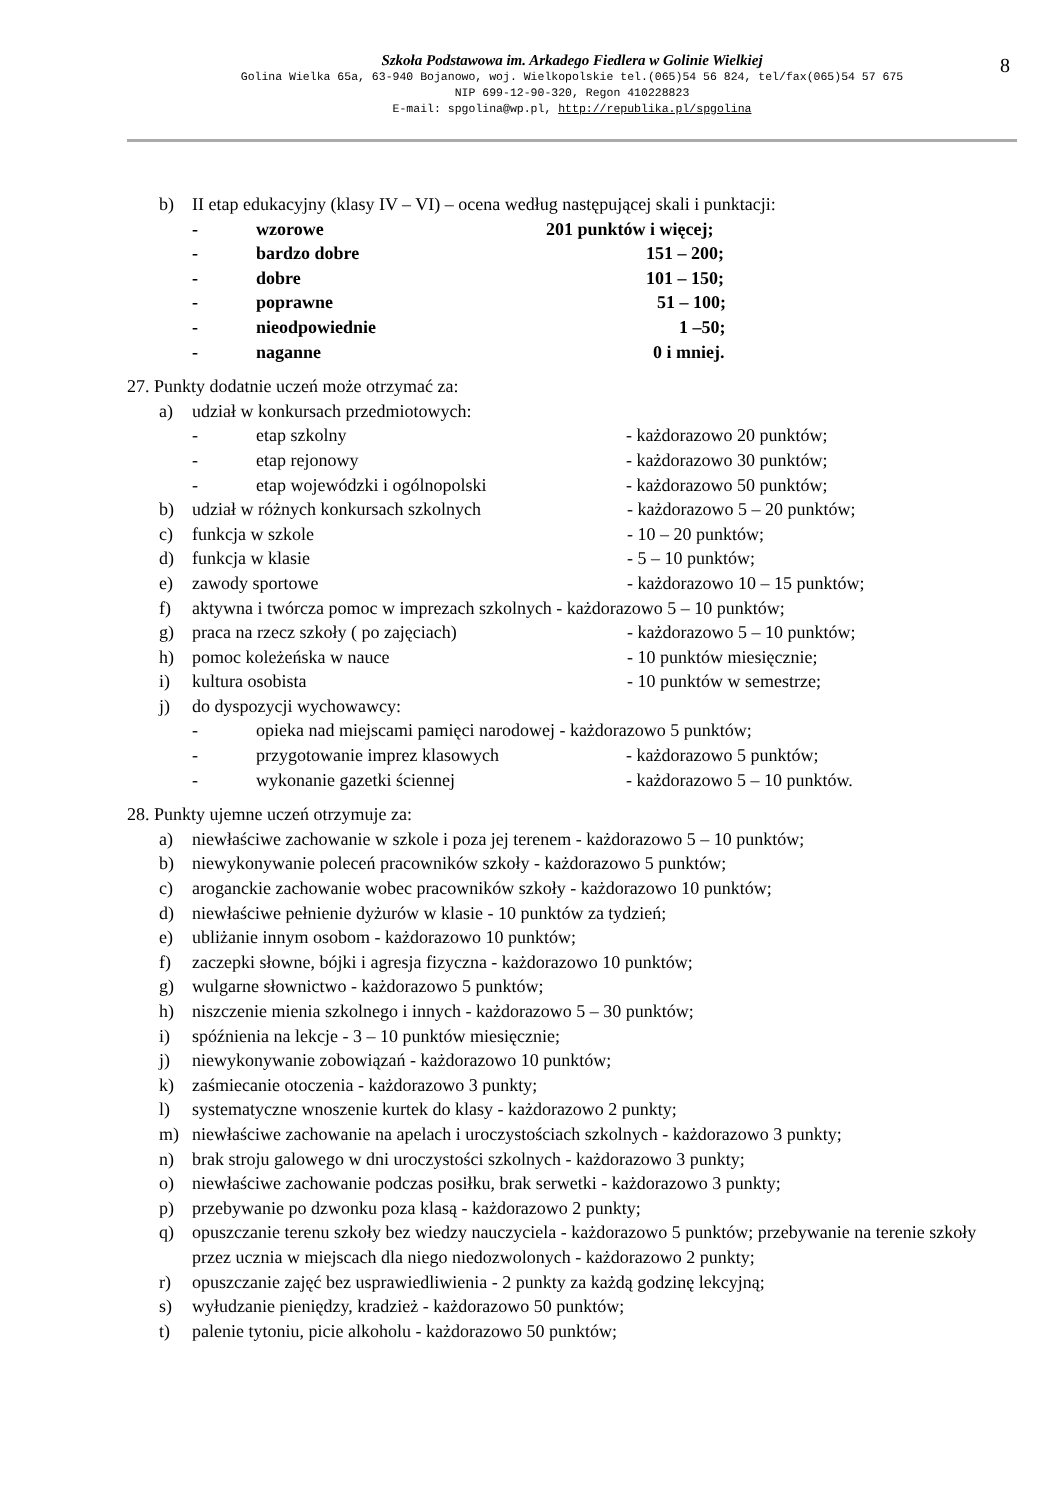8
Szkoła Podstawowa im. Arkadego Fiedlera w Golinie Wielkiej
Golina Wielka 65a, 63-940 Bojanowo, woj. Wielkopolskie tel.(065)54 56 824, tel/fax(065)54 57 675
NIP 699-12-90-320, Regon 410228823
E-mail: spgolina@wp.pl, http://republika.pl/spgolina
b) II etap edukacyjny (klasy IV – VI) – ocena według następującej skali i punktacji:
- wzorowe 201 punktów i więcej;
- bardzo dobre 151 – 200;
- dobre 101 – 150;
- poprawne 51 – 100;
- nieodpowiednie 1 –50;
- naganne 0 i mniej.
27. Punkty dodatnie uczeń może otrzymać za:
a) udział w konkursach przedmiotowych:
- etap szkolny - każdorazowo 20 punktów;
- etap rejonowy - każdorazowo 30 punktów;
- etap wojewódzki i ogólnopolski - każdorazowo 50 punktów;
b) udział w różnych konkursach szkolnych - każdorazowo 5 – 20 punktów;
c) funkcja w szkole - 10 – 20 punktów;
d) funkcja w klasie - 5 – 10 punktów;
e) zawody sportowe - każdorazowo 10 – 15 punktów;
f) aktywna i twórcza pomoc w imprezach szkolnych - każdorazowo 5 – 10 punktów;
g) praca na rzecz szkoły ( po zajęciach) - każdorazowo 5 – 10 punktów;
h) pomoc koleżeńska w nauce - 10 punktów miesięcznie;
i) kultura osobista - 10 punktów w semestrze;
j) do dyspozycji wychowawcy:
- opieka nad miejscami pamięci narodowej - każdorazowo 5 punktów;
- przygotowanie imprez klasowych - każdorazowo 5 punktów;
- wykonanie gazetki ściennej - każdorazowo 5 – 10 punktów.
28. Punkty ujemne uczeń otrzymuje za:
a) niewłaściwe zachowanie w szkole i poza jej terenem - każdorazowo 5 – 10 punktów;
b) niewykonywanie poleceń pracowników szkoły - każdorazowo 5 punktów;
c) aroganckie zachowanie wobec pracowników szkoły - każdorazowo 10 punktów;
d) niewłaściwe pełnienie dyżurów w klasie - 10 punktów za tydzień;
e) ubliżanie innym osobom - każdorazowo 10 punktów;
f) zaczepki słowne, bójki i agresja fizyczna - każdorazowo 10 punktów;
g) wulgarne słownictwo - każdorazowo 5 punktów;
h) niszczenie mienia szkolnego i innych - każdorazowo 5 – 30 punktów;
i) spóźnienia na lekcje - 3 – 10 punktów miesięcznie;
j) niewykonywanie zobowiązań - każdorazowo 10 punktów;
k) zaśmiecanie otoczenia - każdorazowo 3 punkty;
l) systematyczne wnoszenie kurtek do klasy - każdorazowo 2 punkty;
m) niewłaściwe zachowanie na apelach i uroczystościach szkolnych - każdorazowo 3 punkty;
n) brak stroju galowego w dni uroczystości szkolnych - każdorazowo 3 punkty;
o) niewłaściwe zachowanie podczas posiłku, brak serwetki - każdorazowo 3 punkty;
p) przebywanie po dzwonku poza klasą - każdorazowo 2 punkty;
q) opuszczanie terenu szkoły bez wiedzy nauczyciela - każdorazowo 5 punktów; przebywanie na terenie szkoły przez ucznia w miejscach dla niego niedozwolonych - każdorazowo 2 punkty;
r) opuszczanie zajęć bez usprawiedliwienia - 2 punkty za każdą godzinę lekcyjną;
s) wyłudzanie pieniędzy, kradzież - każdorazowo 50 punktów;
t) palenie tytoniu, picie alkoholu - każdorazowo 50 punktów;